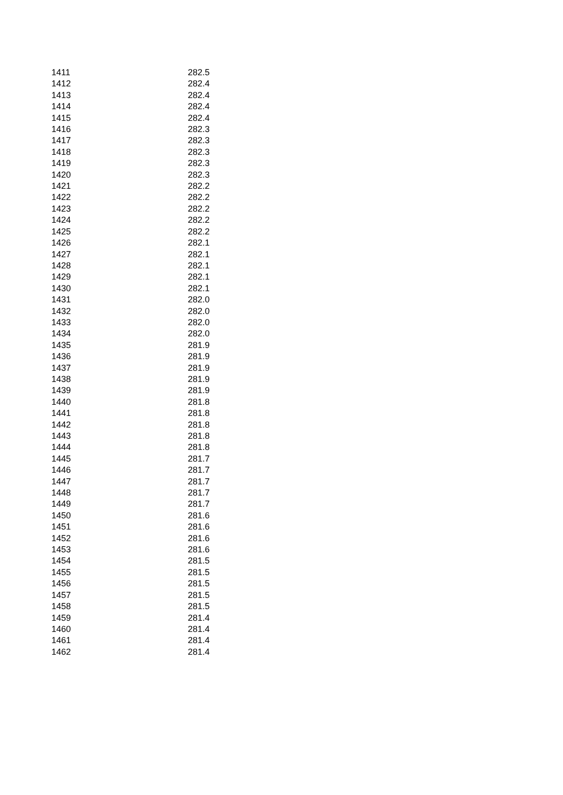| 1411 | 282.5 |
| 1412 | 282.4 |
| 1413 | 282.4 |
| 1414 | 282.4 |
| 1415 | 282.4 |
| 1416 | 282.3 |
| 1417 | 282.3 |
| 1418 | 282.3 |
| 1419 | 282.3 |
| 1420 | 282.3 |
| 1421 | 282.2 |
| 1422 | 282.2 |
| 1423 | 282.2 |
| 1424 | 282.2 |
| 1425 | 282.2 |
| 1426 | 282.1 |
| 1427 | 282.1 |
| 1428 | 282.1 |
| 1429 | 282.1 |
| 1430 | 282.1 |
| 1431 | 282.0 |
| 1432 | 282.0 |
| 1433 | 282.0 |
| 1434 | 282.0 |
| 1435 | 281.9 |
| 1436 | 281.9 |
| 1437 | 281.9 |
| 1438 | 281.9 |
| 1439 | 281.9 |
| 1440 | 281.8 |
| 1441 | 281.8 |
| 1442 | 281.8 |
| 1443 | 281.8 |
| 1444 | 281.8 |
| 1445 | 281.7 |
| 1446 | 281.7 |
| 1447 | 281.7 |
| 1448 | 281.7 |
| 1449 | 281.7 |
| 1450 | 281.6 |
| 1451 | 281.6 |
| 1452 | 281.6 |
| 1453 | 281.6 |
| 1454 | 281.5 |
| 1455 | 281.5 |
| 1456 | 281.5 |
| 1457 | 281.5 |
| 1458 | 281.5 |
| 1459 | 281.4 |
| 1460 | 281.4 |
| 1461 | 281.4 |
| 1462 | 281.4 |